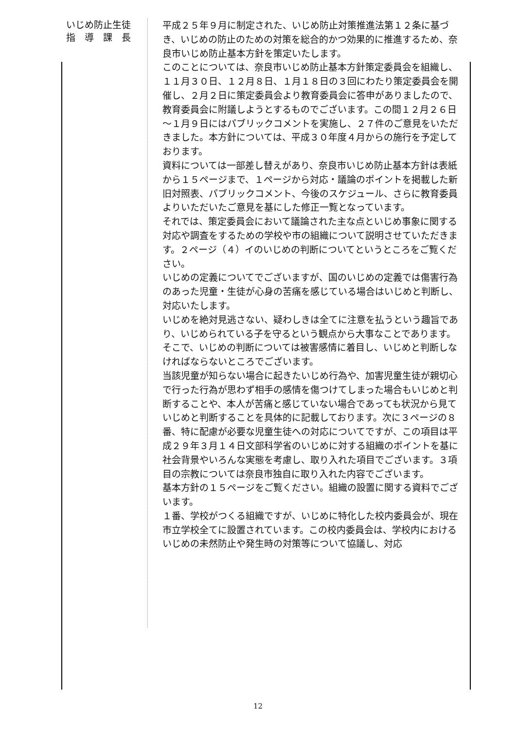いじめ防止生徒
指　導　課　長
平成２５年９月に制定された、いじめ防止対策推進法第１２条に基づき、いじめの防止のための対策を総合的かつ効果的に推進するため、奈良市いじめ防止基本方針を策定いたします。
このことについては、奈良市いじめ防止基本方針策定委員会を組織し、１１月３０日、１２月８日、１月１８日の３回にわたり策定委員会を開催し、２月２日に策定委員会より教育委員会に答申がありましたので、教育委員会に附議しようとするものでございます。この間１２月２６日～１月９日にはパブリックコメントを実施し、２７件のご意見をいただきました。本方針については、平成３０年度４月からの施行を予定しております。
資料については一部差し替えがあり、奈良市いじめ防止基本方針は表紙から１５ページまで、１ページから対応・議論のポイントを掲載した新旧対照表、パブリックコメント、今後のスケジュール、さらに教育委員よりいただいたご意見を基にした修正一覧となっています。
それでは、策定委員会において議論された主な点といじめ事象に関する対応や調査をするための学校や市の組織について説明させていただきます。２ページ（４）イのいじめの判断についてというところをご覧ください。
いじめの定義についてでございますが、国のいじめの定義では傷害行為のあった児童・生徒が心身の苦痛を感じている場合はいじめと判断し、対応いたします。
いじめを絶対見逃さない、疑わしきは全てに注意を払うという趣旨であり、いじめられている子を守るという観点から大事なことであります。そこで、いじめの判断については被害感情に着目し、いじめと判断しなければならないところでございます。
当該児童が知らない場合に起きたいじめ行為や、加害児童生徒が親切心で行った行為が思わず相手の感情を傷つけてしまった場合もいじめと判断することや、本人が苦痛と感じていない場合であっても状況から見ていじめと判断することを具体的に記載しております。次に３ページの８番、特に配慮が必要な児童生徒への対応についてですが、この項目は平成２９年３月１４日文部科学省のいじめに対する組織のポイントを基に社会背景やいろんな実態を考慮し、取り入れた項目でございます。３項目の宗教については奈良市独自に取り入れた内容でございます。
基本方針の１５ページをご覧ください。組織の設置に関する資料でございます。
１番、学校がつくる組織ですが、いじめに特化した校内委員会が、現在市立学校全てに設置されています。この校内委員会は、学校内におけるいじめの未然防止や発生時の対策等について協議し、対応
12